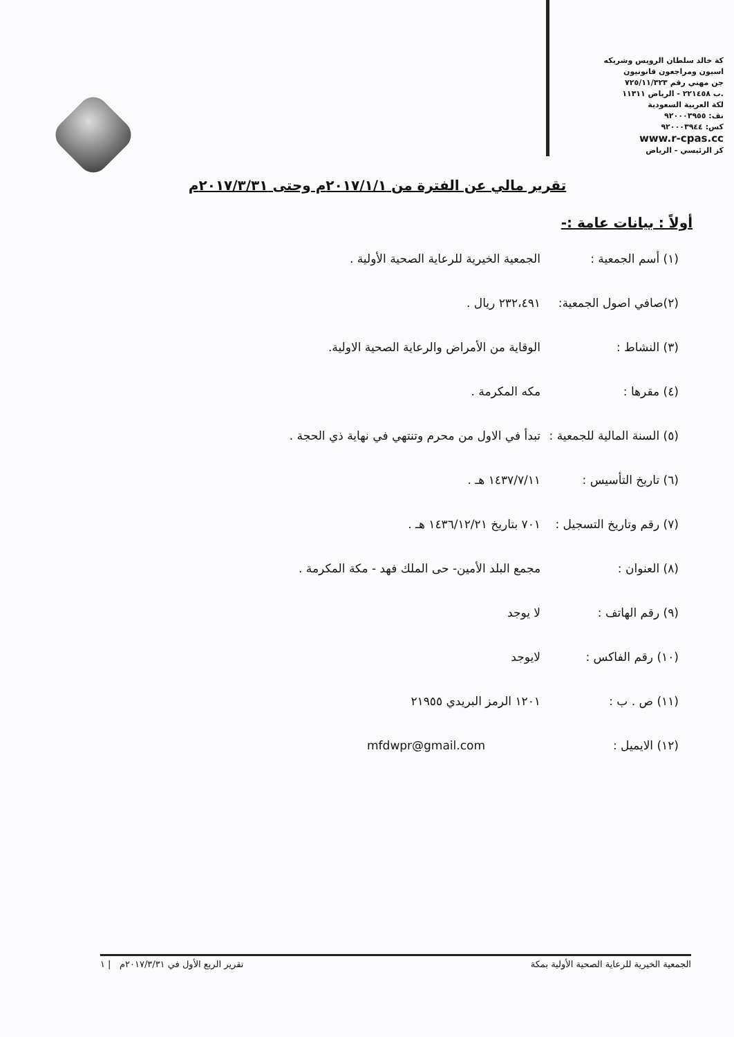كة خالد سلطان الرويس وشريكه
اسبون ومراجعون قانونيون
جن مهني رقم ٧٢٥/١١/٣٢٣
.ب ٢٢١٤٥٨ - الرياض ١١٣١١
لكة العربية السعودية
نف: ٩٢٠٠٠٣٩٥٥
كس: ٩٢٠٠٠٣٩٤٤
www.r-cpas.cc
كز الرئيسي - الرياض
تقرير مالي عن الفترة من ٢٠١٧/١/١م وحتى ٢٠١٧/٣/٣١م
أولاً : بيانات عامة :-
(١) أسم الجمعية : الجمعية الخيرية للرعاية الصحية الأولية .
(٢)صافي اصول الجمعية:
٢٣٢،٤٩١ ريال .
(٣) النشاط : الوقاية من الأمراض والرعاية الصحية الاولية.
(٤) مقرها : مكه المكرمة .
(٥) السنة المالية للجمعية :
تبدأ في الاول من محرم وتنتهي في نهاية ذي الحجة .
(٦) تاريخ التأسيس : ١٤٣٧/٧/١١ هـ .
(٧) رقم وتاريخ التسجيل :
٧٠١ بتاريخ ١٤٣٦/١٢/٢١ هـ .
(٨) العنوان : مجمع البلد الأمين- حى الملك فهد - مكة المكرمة .
(٩) رقم الهاتف : لا يوجد
(١٠) رقم الفاكس : لايوجد
(١١) ص . ب : ١٢٠١ الرمز البريدي ٢١٩٥٥
(١٢) الايميل : mfdwpr@gmail.com
الجمعية الخيرية للرعاية الصحية الأولية بمكة تقرير الربع الأول في ٢٠١٧/٣/٣١م | ١